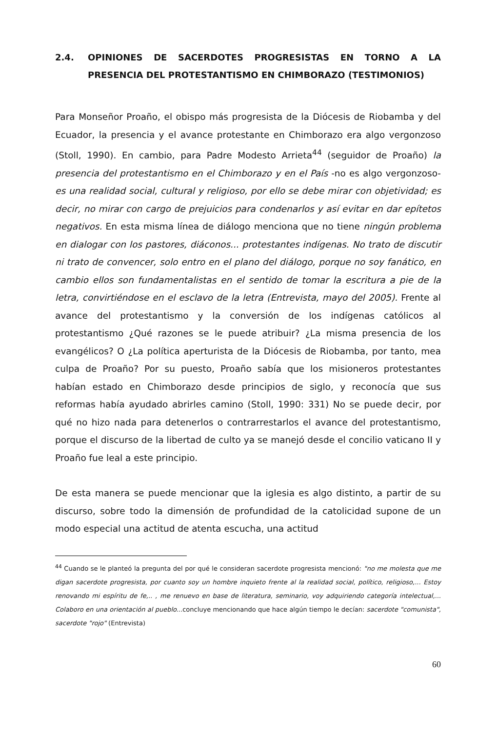2.4. OPINIONES DE SACERDOTES PROGRESISTAS EN TORNO A LA PRESENCIA DEL PROTESTANTISMO EN CHIMBORAZO (TESTIMONIOS)
Para Monseñor Proaño, el obispo más progresista de la Diócesis de Riobamba y del Ecuador, la presencia y el avance protestante en Chimborazo era algo vergonzoso (Stoll, 1990). En cambio, para Padre Modesto Arrieta<sup>44</sup> (seguidor de Proaño) la presencia del protestantismo en el Chimborazo y en el País -no es algo vergonzoso- es una realidad social, cultural y religioso, por ello se debe mirar con objetividad; es decir, no mirar con cargo de prejuicios para condenarlos y así evitar en dar epítetos negativos. En esta misma línea de diálogo menciona que no tiene ningún problema en dialogar con los pastores, diáconos... protestantes indígenas. No trato de discutir ni trato de convencer, solo entro en el plano del diálogo, porque no soy fanático, en cambio ellos son fundamentalistas en el sentido de tomar la escritura a pie de la letra, convirtiéndose en el esclavo de la letra (Entrevista, mayo del 2005). Frente al avance del protestantismo y la conversión de los indígenas católicos al protestantismo ¿Qué razones se le puede atribuir? ¿La misma presencia de los evangélicos? O ¿La política aperturista de la Diócesis de Riobamba, por tanto, mea culpa de Proaño? Por su puesto, Proaño sabía que los misioneros protestantes habían estado en Chimborazo desde principios de siglo, y reconocía que sus reformas había ayudado abrirles camino (Stoll, 1990: 331) No se puede decir, por qué no hizo nada para detenerlos o contrarrestarlos el avance del protestantismo, porque el discurso de la libertad de culto ya se manejó desde el concilio vaticano II y Proaño fue leal a este principio.
De esta manera se puede mencionar que la iglesia es algo distinto, a partir de su discurso, sobre todo la dimensión de profundidad de la catolicidad supone de un modo especial una actitud de atenta escucha, una actitud
<sup>44</sup> Cuando se le planteó la pregunta del por qué le consideran sacerdote progresista mencionó: "no me molesta que me digan sacerdote progresista, por cuanto soy un hombre inquieto frente al la realidad social, político, religioso,... Estoy renovando mi espíritu de fe,.. , me renuevo en base de literatura, seminario, voy adquiriendo categoría intelectual,... Colaboro en una orientación al pueblo... concluye mencionando que hace algún tiempo le decían: sacerdote "comunista", sacerdote "rojo" (Entrevista)
60